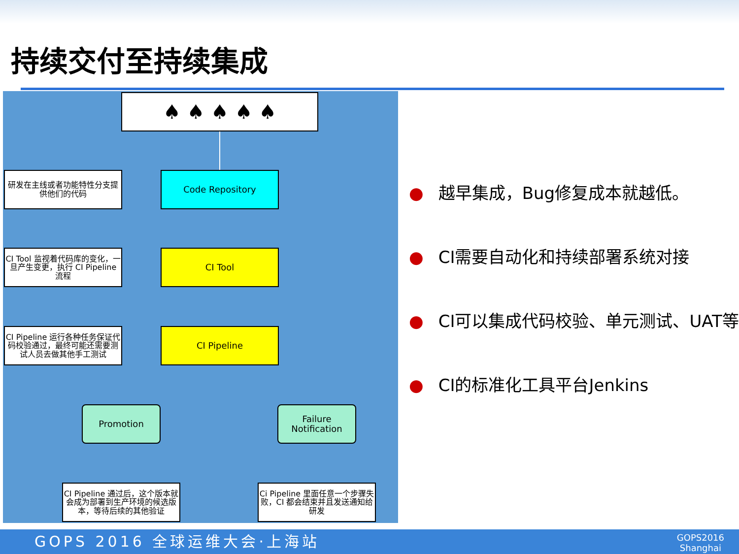持续交付至持续集成
♠ ♠ ♠ ♠ ♠
研发在主线或者功能特性分支提供他们的代码
Code Repository
CI Tool 监视着代码库的变化，一旦产生变更，执行 CI Pipeline 流程
CI Tool
CI Pipeline 运行各种任务保证代码校验通过，最终可能还需要测试人员去做其他手工测试
CI Pipeline
Promotion
Failure Notification
CI Pipeline 通过后，这个版本就会成为部署到生产环境的候选版本，等待后续的其他验证
Ci Pipeline 里面任意一个步骤失败，CI 都会结束并且发送通知给研发
● 越早集成，Bug修复成本就越低。
● CI需要自动化和持续部署系统对接
● CI可以集成代码校验、单元测试、UAT等
● CI的标准化工具平台Jenkins
GOPS 2016 全球运维大会·上海站
GOPS2016
Shanghai